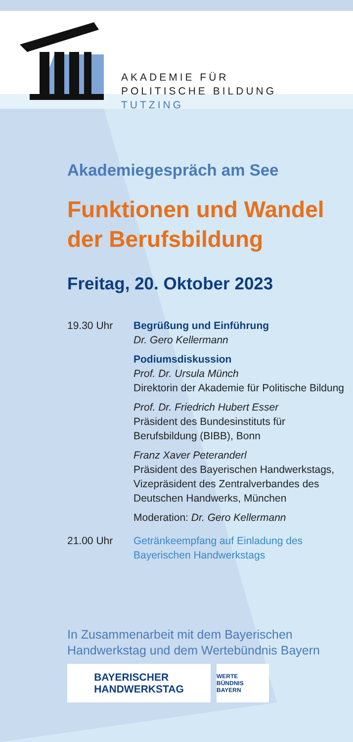AKADEMIE FÜR
POLITISCHE BILDUNG
TUTZING
Akademiegespräch am See
Funktionen und Wandel der Berufsbildung
Freitag, 20. Oktober 2023
19.30 Uhr Begrüßung und Einführung
Dr. Gero Kellermann
Podiumsdiskussion
Prof. Dr. Ursula Münch
Direktorin der Akademie für Politische Bildung
Prof. Dr. Friedrich Hubert Esser
Präsident des Bundesinstituts für Berufsbildung (BIBB), Bonn
Franz Xaver Peteranderl
Präsident des Bayerischen Handwerkstags, Vizepräsident des Zentralverbandes des Deutschen Handwerks, München
Moderation: Dr. Gero Kellermann
21.00 Uhr Getränkeempfang auf Einladung des Bayerischen Handwerkstags
In Zusammenarbeit mit dem Bayerischen Handwerkstag und dem Wertebündnis Bayern
BAYERISCHER
HANDWERKSTAG
WERTE
BÜNDNIS BAYERN